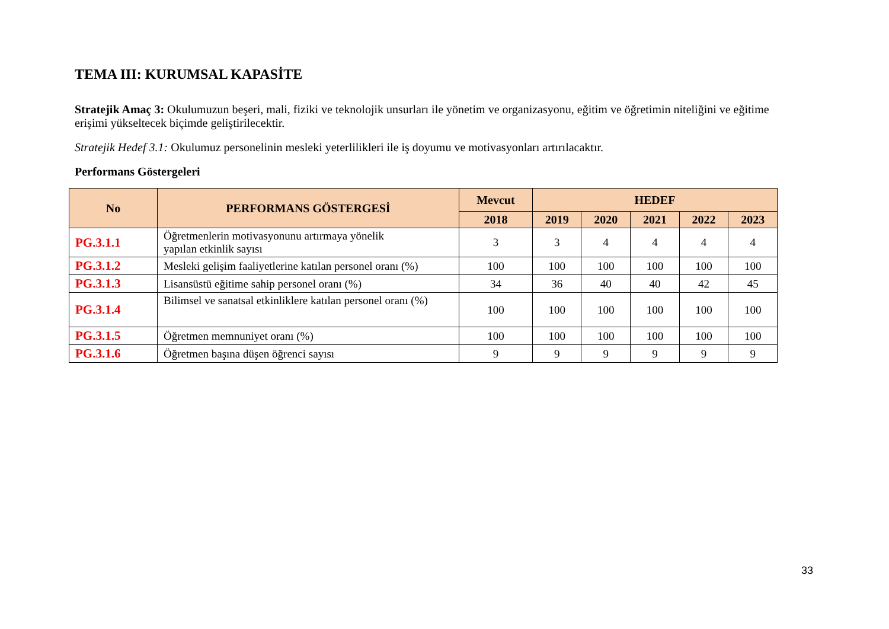TEMA III: KURUMSAL KAPASİTE
Stratejik Amaç 3: Okulumuzun beşeri, mali, fiziki ve teknolojik unsurları ile yönetim ve organizasyonu, eğitim ve öğretimin niteliğini ve eğitime erişimi yükseltecek biçimde geliştirilecektir.
Stratejik Hedef 3.1: Okulumuz personelinin mesleki yeterlilikleri ile iş doyumu ve motivasyonları artırılacaktır.
Performans Göstergeleri
| No | PERFORMANS GÖSTERGESİ | Mevcut | HEDEF | | | | |
| --- | --- | --- | --- | --- | --- | --- | --- |
| | | 2018 | 2019 | 2020 | 2021 | 2022 | 2023 |
| PG.3.1.1 | Öğretmenlerin motivasyonunu artırmaya yönelik yapılan etkinlik sayısı | 3 | 3 | 4 | 4 | 4 | 4 |
| PG.3.1.2 | Mesleki gelişim faaliyetlerine katılan personel oranı (%) | 100 | 100 | 100 | 100 | 100 | 100 |
| PG.3.1.3 | Lisansüstü eğitime sahip personel oranı (%) | 34 | 36 | 40 | 40 | 42 | 45 |
| PG.3.1.4 | Bilimsel ve sanatsal etkinliklere katılan personel oranı (%) | 100 | 100 | 100 | 100 | 100 | 100 |
| PG.3.1.5 | Öğretmen memnuniyet oranı (%) | 100 | 100 | 100 | 100 | 100 | 100 |
| PG.3.1.6 | Öğretmen başına düşen öğrenci sayısı | 9 | 9 | 9 | 9 | 9 | 9 |
33